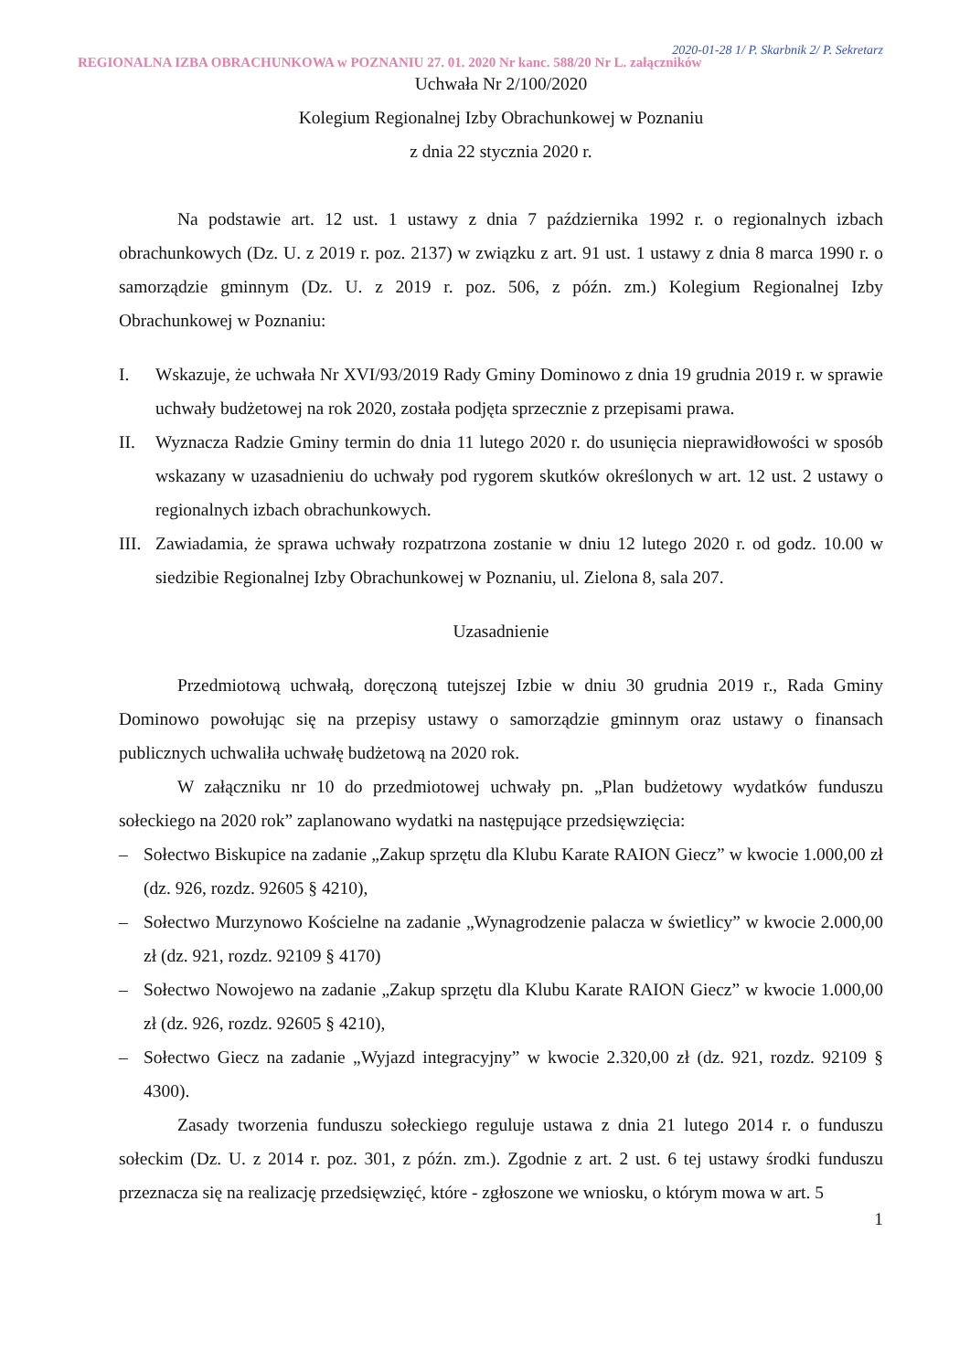REGIONALNA IZBA OBRACHUNKOWA w POZNANIU 27. 01. 2020 Nr kanc. 588/20 Nr L. załączników
2020-01-28 1/ P. Skarbnik 2/ P. Sekretarz
Uchwała Nr 2/100/2020
Kolegium Regionalnej Izby Obrachunkowej w Poznaniu
z dnia 22 stycznia 2020 r.
Na podstawie art. 12 ust. 1 ustawy z dnia 7 października 1992 r. o regionalnych izbach obrachunkowych (Dz. U. z 2019 r. poz. 2137) w związku z art. 91 ust. 1 ustawy z dnia 8 marca 1990 r. o samorządzie gminnym (Dz. U. z 2019 r. poz. 506, z późn. zm.) Kolegium Regionalnej Izby Obrachunkowej w Poznaniu:
I. Wskazuje, że uchwała Nr XVI/93/2019 Rady Gminy Dominowo z dnia 19 grudnia 2019 r. w sprawie uchwały budżetowej na rok 2020, została podjęta sprzecznie z przepisami prawa.
II. Wyznacza Radzie Gminy termin do dnia 11 lutego 2020 r. do usunięcia nieprawidłowości w sposób wskazany w uzasadnieniu do uchwały pod rygorem skutków określonych w art. 12 ust. 2 ustawy o regionalnych izbach obrachunkowych.
III. Zawiadamia, że sprawa uchwały rozpatrzona zostanie w dniu 12 lutego 2020 r. od godz. 10.00 w siedzibie Regionalnej Izby Obrachunkowej w Poznaniu, ul. Zielona 8, sala 207.
Uzasadnienie
Przedmiotową uchwałą, doręczoną tutejszej Izbie w dniu 30 grudnia 2019 r., Rada Gminy Dominowo powołując się na przepisy ustawy o samorządzie gminnym oraz ustawy o finansach publicznych uchwaliła uchwałę budżetową na 2020 rok.
W załączniku nr 10 do przedmiotowej uchwały pn. „Plan budżetowy wydatków funduszu sołeckiego na 2020 rok” zaplanowano wydatki na następujące przedsięwzięcia:
– Sołectwo Biskupice na zadanie „Zakup sprzętu dla Klubu Karate RAION Giecz” w kwocie 1.000,00 zł (dz. 926, rozdz. 92605 § 4210),
– Sołectwo Murzynowo Kościelne na zadanie „Wynagrodzenie palacza w świetlicy” w kwocie 2.000,00 zł (dz. 921, rozdz. 92109 § 4170)
– Sołectwo Nowojewo na zadanie „Zakup sprzętu dla Klubu Karate RAION Giecz” w kwocie 1.000,00 zł (dz. 926, rozdz. 92605 § 4210),
– Sołectwo Giecz na zadanie „Wyjazd integracyjny” w kwocie 2.320,00 zł (dz. 921, rozdz. 92109 § 4300).
Zasady tworzenia funduszu sołeckiego reguluje ustawa z dnia 21 lutego 2014 r. o funduszu sołeckim (Dz. U. z 2014 r. poz. 301, z późn. zm.). Zgodnie z art. 2 ust. 6 tej ustawy środki funduszu przeznacza się na realizację przedsięwzięć, które - zgłoszone we wniosku, o którym mowa w art. 5
1